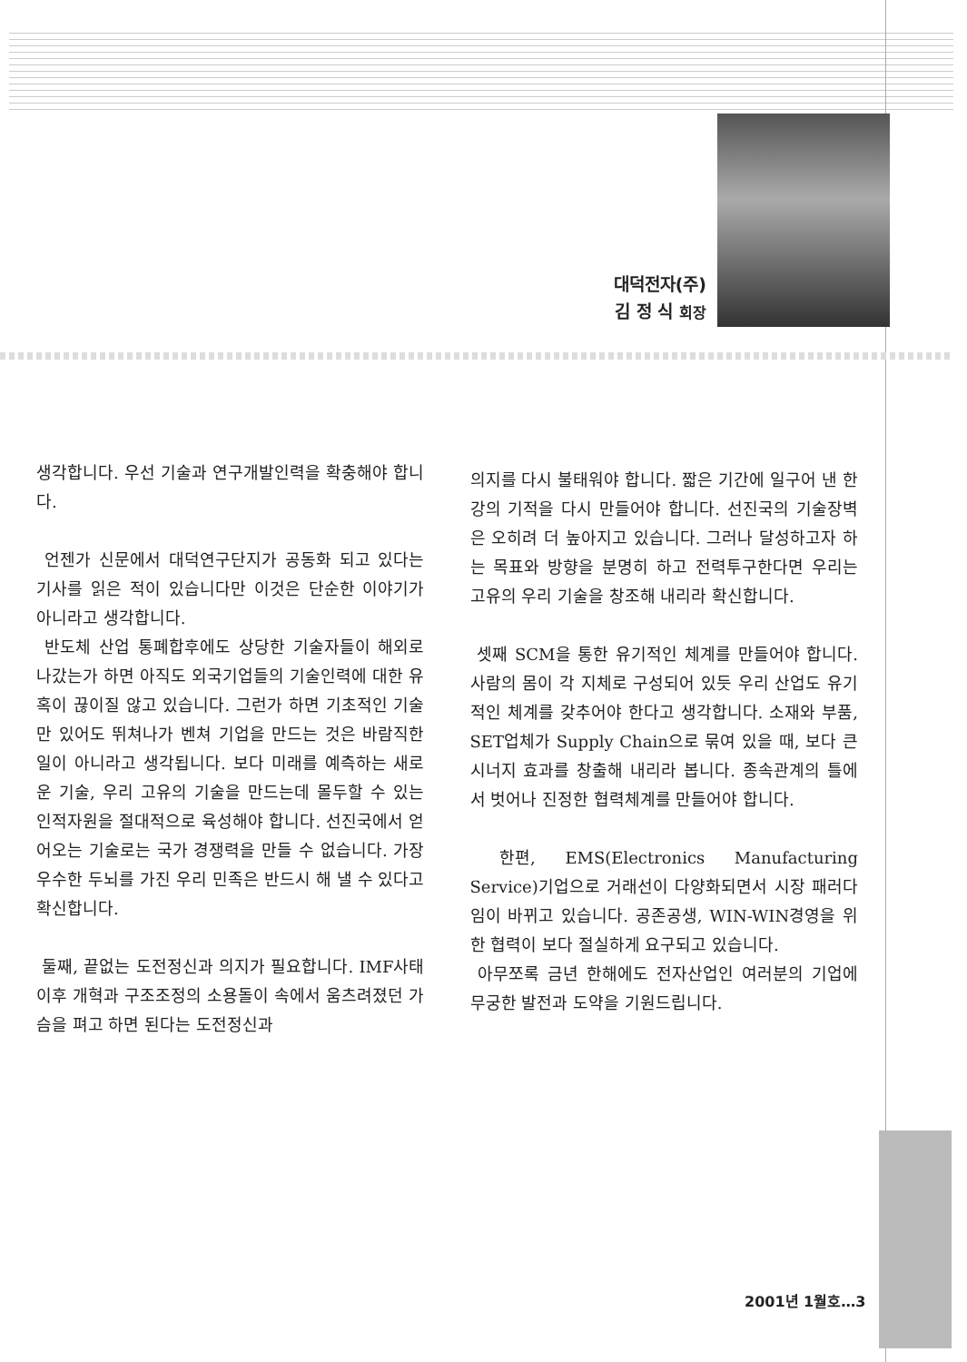대덕전자(주)
김 정 식 회장
생각합니다. 우선 기술과 연구개발인력을 확충해야 합니다.
언젠가 신문에서 대덕연구단지가 공동화 되고 있다는 기사를 읽은 적이 있습니다만 이것은 단순한 이야기가 아니라고 생각합니다.
반도체 산업 통폐합후에도 상당한 기술자들이 해외로 나갔는가 하면 아직도 외국기업들의 기술인력에 대한 유혹이 끊이질 않고 있습니다. 그런가 하면 기초적인 기술만 있어도 뛰쳐나가 벤쳐 기업을 만드는 것은 바람직한 일이 아니라고 생각됩니다. 보다 미래를 예측하는 새로운 기술, 우리 고유의 기술을 만드는데 몰두할 수 있는 인적자원을 절대적으로 육성해야 합니다. 선진국에서 얻어오는 기술로는 국가 경쟁력을 만들 수 없습니다. 가장 우수한 두뇌를 가진 우리 민족은 반드시 해 낼 수 있다고 확신합니다.
둘째, 끝없는 도전정신과 의지가 필요합니다. IMF사태이후 개혁과 구조조정의 소용돌이 속에서 움츠려졌던 가슴을 펴고 하면 된다는 도전정신과
의지를 다시 불태워야 합니다. 짧은 기간에 일구어 낸 한강의 기적을 다시 만들어야 합니다. 선진국의 기술장벽은 오히려 더 높아지고 있습니다. 그러나 달성하고자 하는 목표와 방향을 분명히 하고 전력투구한다면 우리는 고유의 우리 기술을 창조해 내리라 확신합니다.
셋째 SCM을 통한 유기적인 체계를 만들어야 합니다. 사람의 몸이 각 지체로 구성되어 있듯 우리 산업도 유기적인 체계를 갖추어야 한다고 생각합니다. 소재와 부품, SET업체가 Supply Chain으로 묶여 있을 때, 보다 큰 시너지 효과를 창출해 내리라 봅니다. 종속관계의 틀에서 벗어나 진정한 협력체계를 만들어야 합니다.
한편, EMS(Electronics Manufacturing Service)기업으로 거래선이 다양화되면서 시장 패러다임이 바뀌고 있습니다. 공존공생, WIN-WIN경영을 위한 협력이 보다 절실하게 요구되고 있습니다.
아무쪼록 금년 한해에도 전자산업인 여러분의 기업에 무궁한 발전과 도약을 기원드립니다.
2001년 1월호…3